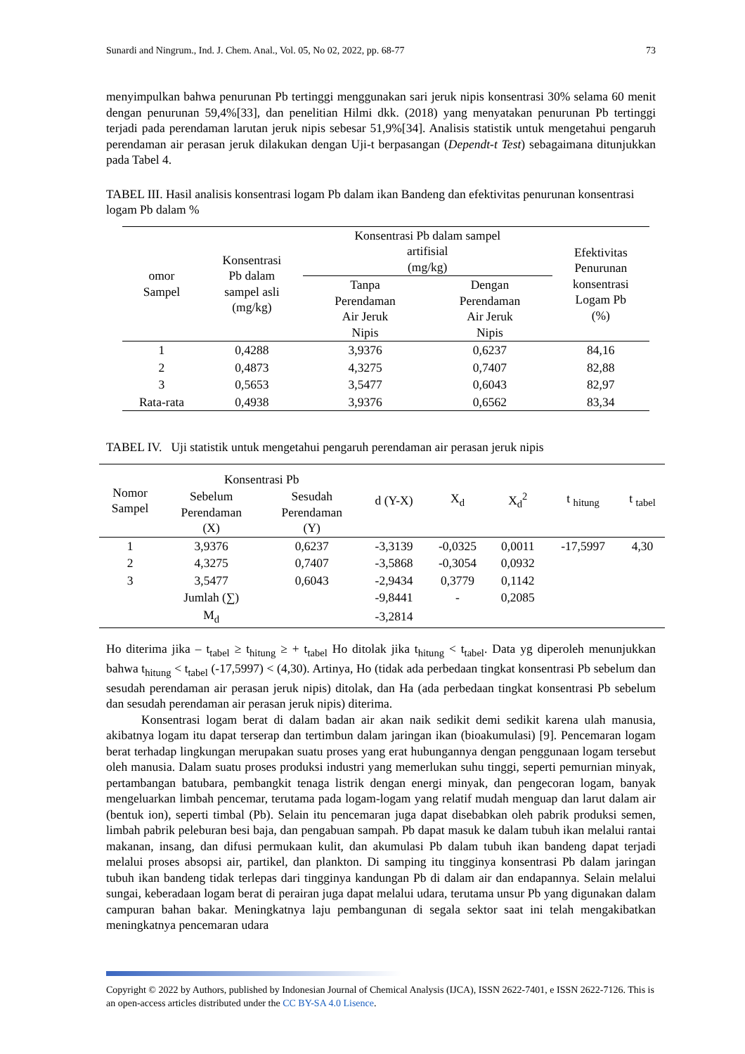Sunardi and Ningrum., Ind. J. Chem. Anal., Vol. 05, No 02, 2022, pp. 68-77 73
menyimpulkan bahwa penurunan Pb tertinggi menggunakan sari jeruk nipis konsentrasi 30% selama 60 menit dengan penurunan 59,4%[33], dan penelitian Hilmi dkk. (2018) yang menyatakan penurunan Pb tertinggi terjadi pada perendaman larutan jeruk nipis sebesar 51,9%[34]. Analisis statistik untuk mengetahui pengaruh perendaman air perasan jeruk dilakukan dengan Uji-t berpasangan (Dependt-t Test) sebagaimana ditunjukkan pada Tabel 4.
TABEL III. Hasil analisis konsentrasi logam Pb dalam ikan Bandeng dan efektivitas penurunan konsentrasi logam Pb dalam %
| omor Sampel | Konsentrasi Pb dalam sampel asli (mg/kg) | Konsentrasi Pb dalam sampel artifisial (mg/kg) | | Efektivitas Penurunan konsentrasi Logam Pb (%) |
| --- | --- | --- | --- | --- |
| | | Tanpa Perendaman Air Jeruk Nipis | Dengan Perendaman Air Jeruk Nipis | |
| 1 | 0,4288 | 3,9376 | 0,6237 | 84,16 |
| 2 | 0,4873 | 4,3275 | 0,7407 | 82,88 |
| 3 | 0,5653 | 3,5477 | 0,6043 | 82,97 |
| Rata-rata | 0,4938 | 3,9376 | 0,6562 | 83,34 |
TABEL IV. Uji statistik untuk mengetahui pengaruh perendaman air perasan jeruk nipis
| Nomor Sampel | Konsentrasi Pb | | d (Y-X) | X<sub>d</sub> | X<sub>d</sub><sup>2</sup> | t <sub>hitung</sub> | t <sub>tabel</sub> |
| --- | --- | --- | --- | --- | --- | --- | --- |
| | Sebelum Perendaman (X) | Sesudah Perendaman (Y) | | | | | |
| 1 | 3,9376 | 0,6237 | -3,3139 | -0,0325 | 0,0011 | -17,5997 | 4,30 |
| 2 | 4,3275 | 0,7407 | -3,5868 | -0,3054 | 0,0932 | | |
| 3 | 3,5477 | 0,6043 | -2,9434 | 0,3779 | 0,1142 | | |
| | Jumlah (∑) | | -9,8441 | - | 0,2085 | | |
| | M<sub>d</sub> | | -3,2814 | | | | |
Ho diterima jika – t<sub>tabel</sub> ≥ t<sub>hitung</sub> ≥ + t<sub>tabel</sub> Ho ditolak jika t<sub>hitung</sub> < t<sub>tabel</sub>. Data yg diperoleh menunjukkan bahwa t<sub>hitung</sub> < t<sub>tabel</sub> (-17,5997) < (4,30). Artinya, Ho (tidak ada perbedaan tingkat konsentrasi Pb sebelum dan sesudah perendaman air perasan jeruk nipis) ditolak, dan Ha (ada perbedaan tingkat konsentrasi Pb sebelum dan sesudah perendaman air perasan jeruk nipis) diterima.
Konsentrasi logam berat di dalam badan air akan naik sedikit demi sedikit karena ulah manusia, akibatnya logam itu dapat terserap dan tertimbun dalam jaringan ikan (bioakumulasi) [9]. Pencemaran logam berat terhadap lingkungan merupakan suatu proses yang erat hubungannya dengan penggunaan logam tersebut oleh manusia. Dalam suatu proses produksi industri yang memerlukan suhu tinggi, seperti pemurnian minyak, pertambangan batubara, pembangkit tenaga listrik dengan energi minyak, dan pengecoran logam, banyak mengeluarkan limbah pencemar, terutama pada logam-logam yang relatif mudah menguap dan larut dalam air (bentuk ion), seperti timbal (Pb). Selain itu pencemaran juga dapat disebabkan oleh pabrik produksi semen, limbah pabrik peleburan besi baja, dan pengabuan sampah. Pb dapat masuk ke dalam tubuh ikan melalui rantai makanan, insang, dan difusi permukaan kulit, dan akumulasi Pb dalam tubuh ikan bandeng dapat terjadi melalui proses absopsi air, partikel, dan plankton. Di samping itu tingginya konsentrasi Pb dalam jaringan tubuh ikan bandeng tidak terlepas dari tingginya kandungan Pb di dalam air dan endapannya. Selain melalui sungai, keberadaan logam berat di perairan juga dapat melalui udara, terutama unsur Pb yang digunakan dalam campuran bahan bakar. Meningkatnya laju pembangunan di segala sektor saat ini telah mengakibatkan meningkatnya pencemaran udara
Copyright © 2022 by Authors, published by Indonesian Journal of Chemical Analysis (IJCA), ISSN 2622-7401, e ISSN 2622-7126. This is an open-access articles distributed under the CC BY-SA 4.0 Lisence.